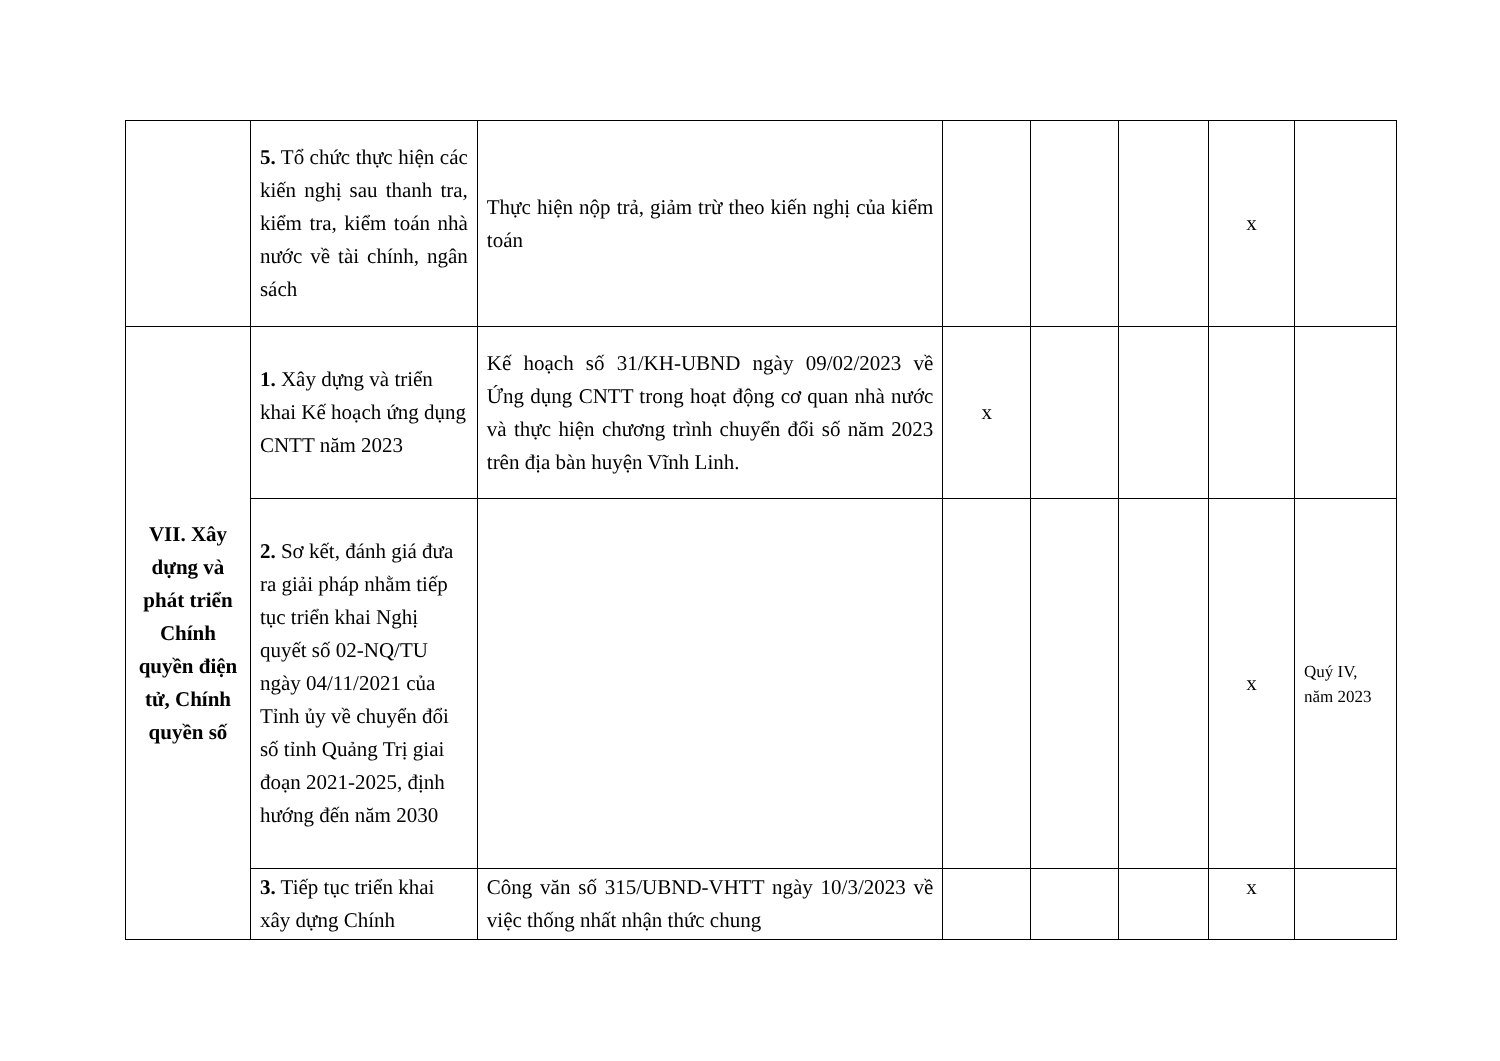| | 5. Tổ chức thực hiện các kiến nghị sau thanh tra, kiểm tra, kiểm toán nhà nước về tài chính, ngân sách | Thực hiện nộp trả, giảm trừ theo kiến nghị của kiểm toán | | | | x | |
| VII. Xây dựng và phát triển Chính quyền điện tử, Chính quyền số | 1. Xây dựng và triển khai Kế hoạch ứng dụng CNTT năm 2023 | Kế hoạch số 31/KH-UBND ngày 09/02/2023 về Ứng dụng CNTT trong hoạt động cơ quan nhà nước và thực hiện chương trình chuyển đổi số năm 2023 trên địa bàn huyện Vĩnh Linh. | x | | | | |
| | 2. Sơ kết, đánh giá đưa ra giải pháp nhằm tiếp tục triển khai Nghị quyết số 02-NQ/TU ngày 04/11/2021 của Tỉnh ủy về chuyển đổi số tỉnh Quảng Trị giai đoạn 2021-2025, định hướng đến năm 2030 | | | | | x | Quý IV, năm 2023 |
| | 3. Tiếp tục triển khai xây dựng Chính | Công văn số 315/UBND-VHTT ngày 10/3/2023 về việc thống nhất nhận thức chung | | | | x | |